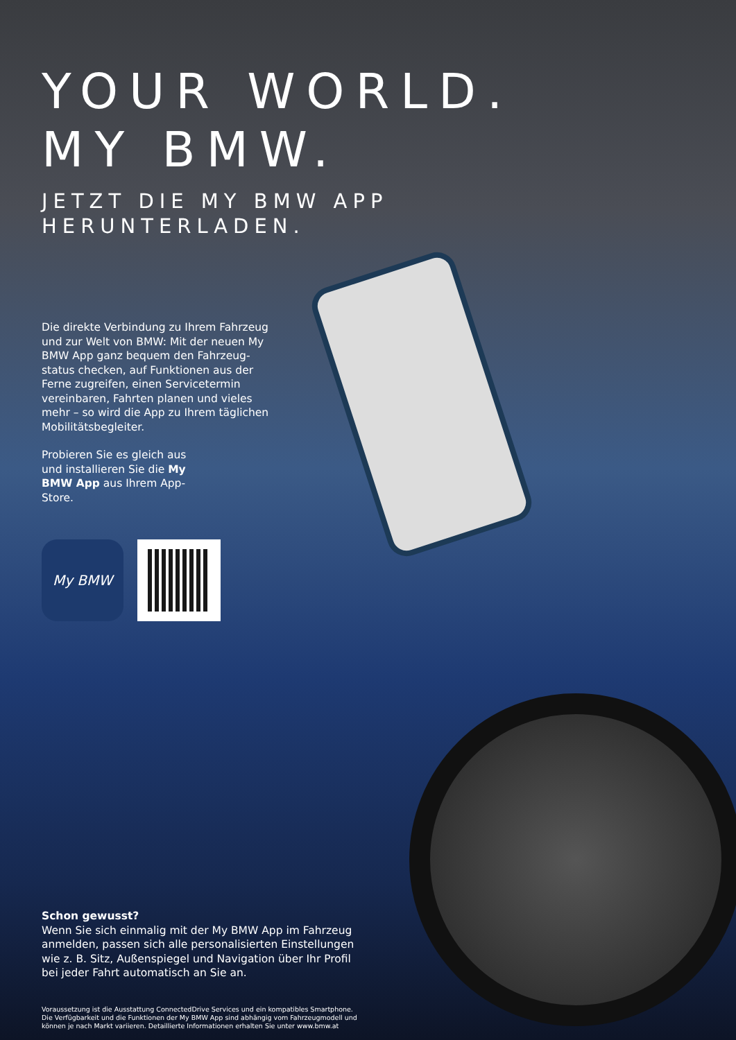YOUR WORLD.
MY BMW.
JETZT DIE MY BMW APP
HERUNTERLADEN.
Die direkte Verbindung zu Ihrem Fahrzeug und zur Welt von BMW: Mit der neuen My BMW App ganz bequem den Fahrzeug­status checken, auf Funktionen aus der Ferne zugreifen, einen Servicetermin vereinbaren, Fahrten planen und vieles mehr – so wird die App zu Ihrem täglichen Mobilitätsbegleiter.
Probieren Sie es gleich aus und installieren Sie die My BMW App aus Ihrem App-Store.
My BMW
Schon gewusst?
Wenn Sie sich einmalig mit der My BMW App im Fahrzeug anmelden, passen sich alle personalisierten Einstellungen wie z. B. Sitz, Außenspiegel und Navigation über Ihr Profil bei jeder Fahrt automatisch an Sie an.
Voraussetzung ist die Ausstattung ConnectedDrive Services und ein kompatibles Smartphone. Die Verfügbarkeit und die Funktionen der My BMW App sind abhängig vom Fahrzeugmodell und können je nach Markt variieren. Detaillierte Informationen erhalten Sie unter www.bmw.at